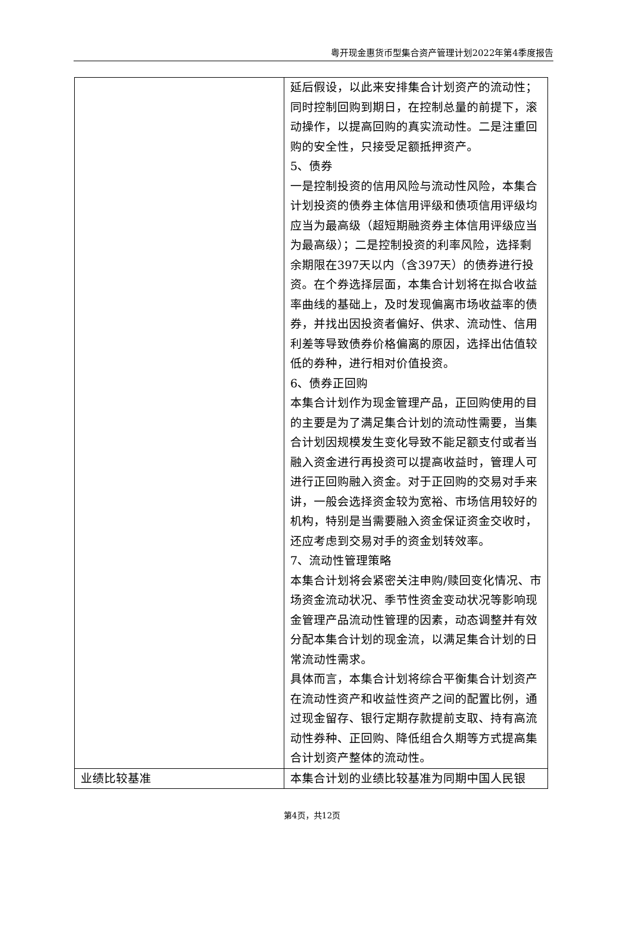粤开现金惠货币型集合资产管理计划2022年第4季度报告
| | 延后假设，以此来安排集合计划资产的流动性；同时控制回购到期日，在控制总量的前提下，滚动操作，以提高回购的真实流动性。二是注重回购的安全性，只接受足额抵押资产。 5、债券 一是控制投资的信用风险与流动性风险，本集合计划投资的债券主体信用评级和债项信用评级均应当为最高级（超短期融资券主体信用评级应当为最高级）；二是控制投资的利率风险，选择剩余期限在397天以内（含397天）的债券进行投资。在个券选择层面，本集合计划将在拟合收益率曲线的基础上，及时发现偏离市场收益率的债券，并找出因投资者偏好、供求、流动性、信用利差等导致债券价格偏离的原因，选择出估值较低的券种，进行相对价值投资。 6、债券正回购 本集合计划作为现金管理产品，正回购使用的目的主要是为了满足集合计划的流动性需要，当集合计划因规模发生变化导致不能足额支付或者当融入资金进行再投资可以提高收益时，管理人可进行正回购融入资金。对于正回购的交易对手来讲，一般会选择资金较为宽裕、市场信用较好的机构，特别是当需要融入资金保证资金交收时，还应考虑到交易对手的资金划转效率。 7、流动性管理策略 本集合计划将会紧密关注申购/赎回变化情况、市场资金流动状况、季节性资金变动状况等影响现金管理产品流动性管理的因素，动态调整并有效分配本集合计划的现金流，以满足集合计划的日常流动性需求。 具体而言，本集合计划将综合平衡集合计划资产在流动性资产和收益性资产之间的配置比例，通过现金留存、银行定期存款提前支取、持有高流动性券种、正回购、降低组合久期等方式提高集合计划资产整体的流动性。 |
| 业绩比较基准 | 本集合计划的业绩比较基准为同期中国人民银 |
第4页，共12页